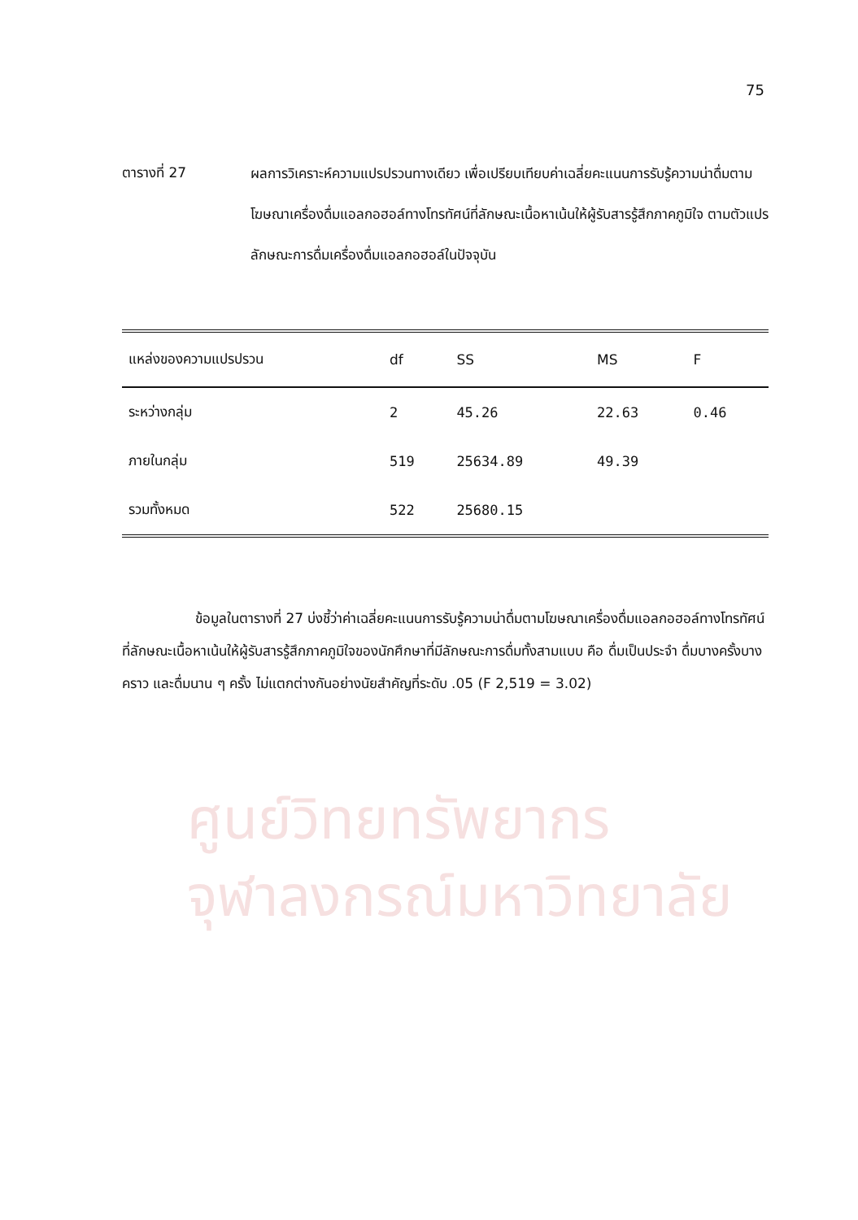75
ตารางที่ 27
ผลการวิเคราะห์ความแปรปรวนทางเดียว เพื่อเปรียบเทียบค่าเฉลี่ยคะแนนการรับรู้ความน่าดื่มตามโฆษณาเครื่องดื่มแอลกอฮอล์ทางโทรทัศน์ที่ลักษณะเนื้อหาเน้นให้ผู้รับสารรู้สึกภาคภูมิใจ ตามตัวแปรลักษณะการดื่มเครื่องดื่มแอลกอฮอล์ในปัจจุบัน
| แหล่งของความแปรปรวน | df | SS | MS | F |
| --- | --- | --- | --- | --- |
| ระหว่างกลุ่ม | 2 | 45.26 | 22.63 | 0.46 |
| ภายในกลุ่ม | 519 | 25634.89 | 49.39 | |
| รวมทั้งหมด | 522 | 25680.15 | | |
ข้อมูลในตารางที่ 27 บ่งชี้ว่าค่าเฉลี่ยคะแนนการรับรู้ความน่าดื่มตามโฆษณาเครื่องดื่มแอลกอฮอล์ทางโทรทัศน์ที่ลักษณะเนื้อหาเน้นให้ผู้รับสารรู้สึกภาคภูมิใจของนักศึกษาที่มีลักษณะการดื่มทั้งสามแบบ คือ ดื่มเป็นประจำ ดื่มบางครั้งบางคราว และดื่มนาน ๆ ครั้ง ไม่แตกต่างกันอย่างนัยสำคัญที่ระดับ .05 (F 2,519 = 3.02)
ศูนย์วิทยทรัพยากร
จุฬาลงกรณ์มหาวิทยาลัย